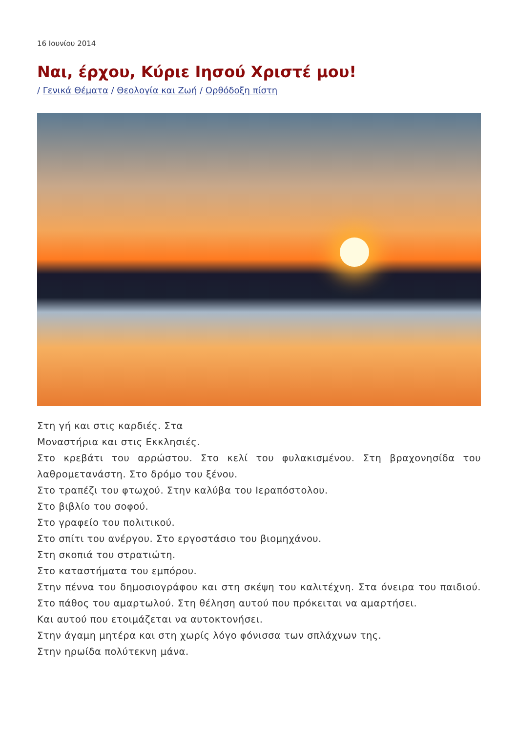16 Ιουνίου 2014
Ναι, έρχου, Κύριε Ιησού Χριστέ μου!
/ Γενικά Θέματα / Θεολογία και Ζωή / Ορθόδοξη πίστη
Στη γή και στις καρδιές. Στα
Μοναστήρια και στις Εκκλησιές.
Στο κρεβάτι του αρρώστου. Στο κελί του φυλακισμένου. Στη βραχονησίδα του λαθρομετανάστη. Στο δρόμο του ξένου.
Στο τραπέζι του φτωχού. Στην καλύβα του Ιεραπόστολου.
Στο βιβλίο του σοφού.
Στο γραφείο του πολιτικού.
Στο σπίτι του ανέργου. Στο εργοστάσιο του βιομηχάνου.
Στη σκοπιά του στρατιώτη.
Στο καταστήματα του εμπόρου.
Στην πέννα του δημοσιογράφου και στη σκέψη του καλιτέχνη. Στα όνειρα του παιδιού. Στο πάθος του αμαρτωλού. Στη θέληση αυτού που πρόκειται να αμαρτήσει.
Και αυτού που ετοιμάζεται να αυτοκτονήσει.
Στην άγαμη μητέρα και στη χωρίς λόγο φόνισσα των σπλάχνων της.
Στην ηρωίδα πολύτεκνη μάνα.